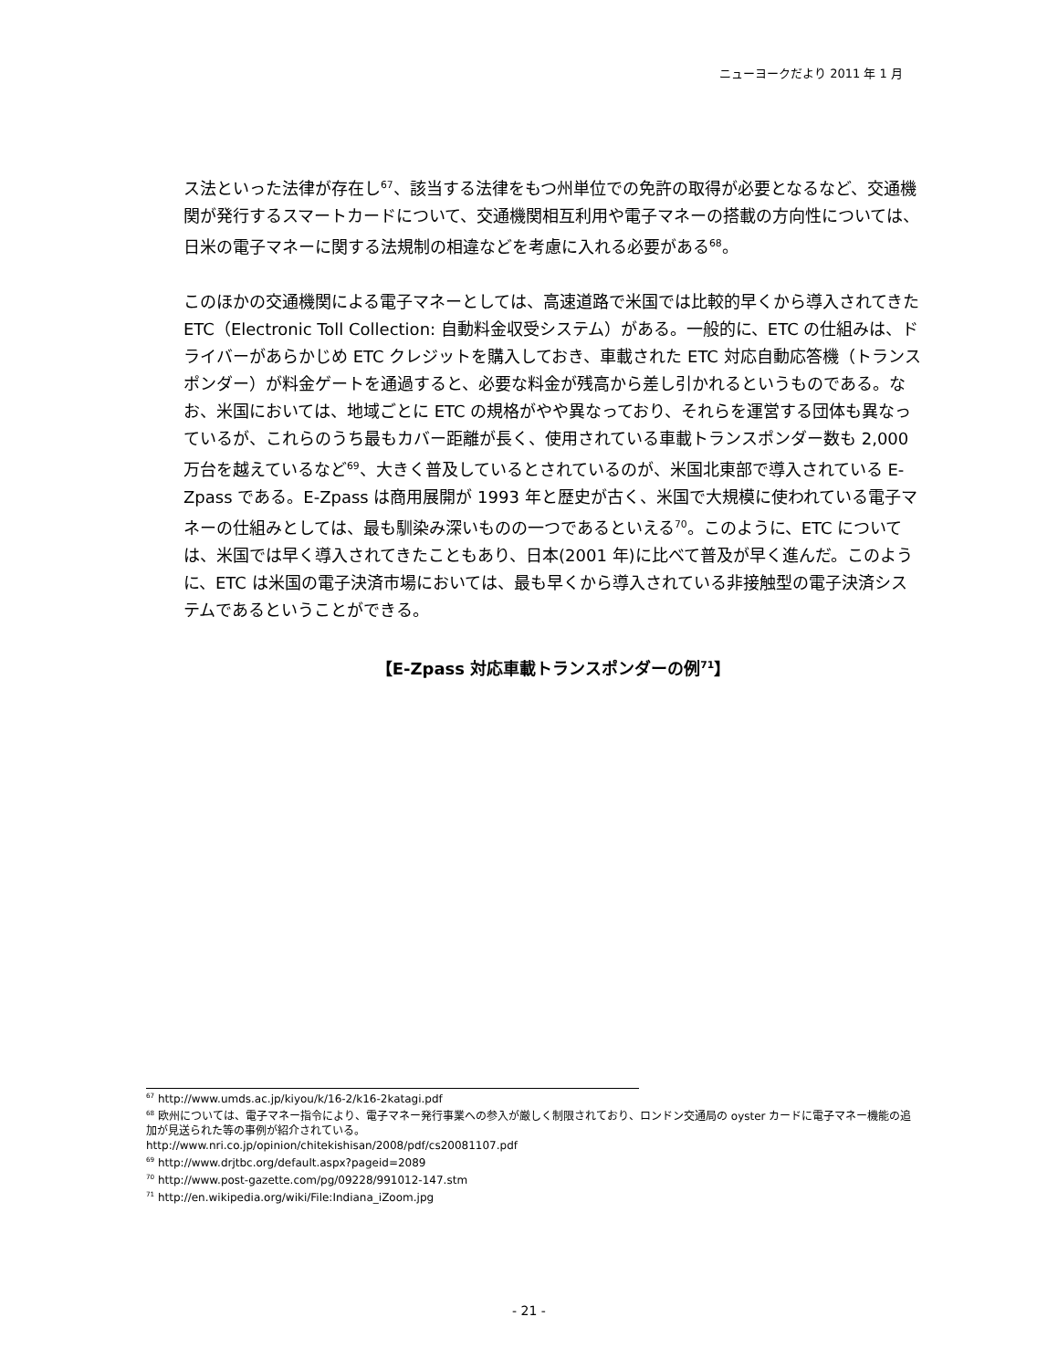ニューヨークだより 2011 年 1 月
ス法といった法律が存在し<sup>67</sup>、該当する法律をもつ州単位での免許の取得が必要となるなど、交通機関が発行するスマートカードについて、交通機関相互利用や電子マネーの搭載の方向性については、日米の電子マネーに関する法規制の相違などを考慮に入れる必要がある<sup>68</sup>。
このほかの交通機関による電子マネーとしては、高速道路で米国では比較的早くから導入されてきた ETC（Electronic Toll Collection: 自動料金収受システム）がある。一般的に、ETC の仕組みは、ドライバーがあらかじめ ETC クレジットを購入しておき、車載された ETC 対応自動応答機（トランスポンダー）が料金ゲートを通過すると、必要な料金が残高から差し引かれるというものである。なお、米国においては、地域ごとに ETC の規格がやや異なっており、それらを運営する団体も異なっているが、これらのうち最もカバー距離が長く、使用されている車載トランスポンダー数も 2,000 万台を越えているなど<sup>69</sup>、大きく普及しているとされているのが、米国北東部で導入されている E-Zpass である。E-Zpass は商用展開が 1993 年と歴史が古く、米国で大規模に使われている電子マネーの仕組みとしては、最も馴染み深いものの一つであるといえる<sup>70</sup>。このように、ETC については、米国では早く導入されてきたこともあり、日本(2001 年)に比べて普及が早く進んだ。このように、ETC は米国の電子決済市場においては、最も早くから導入されている非接触型の電子決済システムであるということができる。
【E-Zpass 対応車載トランスポンダーの例<sup>71</sup>】
<sup>67</sup> http://www.umds.ac.jp/kiyou/k/16-2/k16-2katagi.pdf
<sup>68</sup> 欧州については、電子マネー指令により、電子マネー発行事業への参入が厳しく制限されており、ロンドン交通局の oyster カードに電子マネー機能の追加が見送られた等の事例が紹介されている。
http://www.nri.co.jp/opinion/chitekishisan/2008/pdf/cs20081107.pdf
<sup>69</sup> http://www.drjtbc.org/default.aspx?pageid=2089
<sup>70</sup> http://www.post-gazette.com/pg/09228/991012-147.stm
<sup>71</sup> http://en.wikipedia.org/wiki/File:Indiana_iZoom.jpg
- 21 -